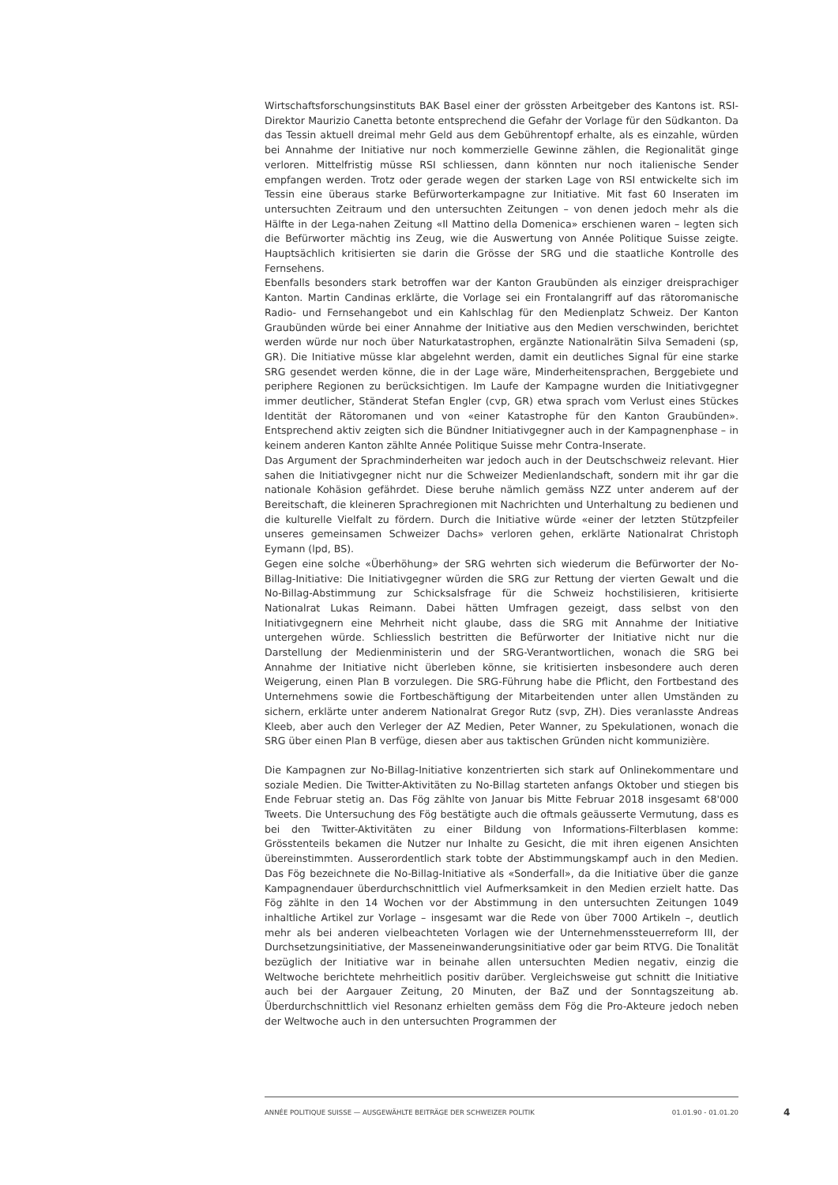Wirtschaftsforschungsinstituts BAK Basel einer der grössten Arbeitgeber des Kantons ist. RSI-Direktor Maurizio Canetta betonte entsprechend die Gefahr der Vorlage für den Südkanton. Da das Tessin aktuell dreimal mehr Geld aus dem Gebührentopf erhalte, als es einzahle, würden bei Annahme der Initiative nur noch kommerzielle Gewinne zählen, die Regionalität ginge verloren. Mittelfristig müsse RSI schliessen, dann könnten nur noch italienische Sender empfangen werden. Trotz oder gerade wegen der starken Lage von RSI entwickelte sich im Tessin eine überaus starke Befürworterkampagne zur Initiative. Mit fast 60 Inseraten im untersuchten Zeitraum und den untersuchten Zeitungen – von denen jedoch mehr als die Hälfte in der Lega-nahen Zeitung «Il Mattino della Domenica» erschienen waren – legten sich die Befürworter mächtig ins Zeug, wie die Auswertung von Année Politique Suisse zeigte. Hauptsächlich kritisierten sie darin die Grösse der SRG und die staatliche Kontrolle des Fernsehens.
Ebenfalls besonders stark betroffen war der Kanton Graubünden als einziger dreisprachiger Kanton. Martin Candinas erklärte, die Vorlage sei ein Frontalangriff auf das rätoromanische Radio- und Fernsehangebot und ein Kahlschlag für den Medienplatz Schweiz. Der Kanton Graubünden würde bei einer Annahme der Initiative aus den Medien verschwinden, berichtet werden würde nur noch über Naturkatastrophen, ergänzte Nationalrätin Silva Semadeni (sp, GR). Die Initiative müsse klar abgelehnt werden, damit ein deutliches Signal für eine starke SRG gesendet werden könne, die in der Lage wäre, Minderheitensprachen, Berggebiete und periphere Regionen zu berücksichtigen. Im Laufe der Kampagne wurden die Initiativgegner immer deutlicher, Ständerat Stefan Engler (cvp, GR) etwa sprach vom Verlust eines Stückes Identität der Rätoromanen und von «einer Katastrophe für den Kanton Graubünden». Entsprechend aktiv zeigten sich die Bündner Initiativgegner auch in der Kampagnenphase – in keinem anderen Kanton zählte Année Politique Suisse mehr Contra-Inserate.
Das Argument der Sprachminderheiten war jedoch auch in der Deutschschweiz relevant. Hier sahen die Initiativgegner nicht nur die Schweizer Medienlandschaft, sondern mit ihr gar die nationale Kohäsion gefährdet. Diese beruhe nämlich gemäss NZZ unter anderem auf der Bereitschaft, die kleineren Sprachregionen mit Nachrichten und Unterhaltung zu bedienen und die kulturelle Vielfalt zu fördern. Durch die Initiative würde «einer der letzten Stützpfeiler unseres gemeinsamen Schweizer Dachs» verloren gehen, erklärte Nationalrat Christoph Eymann (lpd, BS).
Gegen eine solche «Überhöhung» der SRG wehrten sich wiederum die Befürworter der No-Billag-Initiative: Die Initiativgegner würden die SRG zur Rettung der vierten Gewalt und die No-Billag-Abstimmung zur Schicksalsfrage für die Schweiz hochstilisieren, kritisierte Nationalrat Lukas Reimann. Dabei hätten Umfragen gezeigt, dass selbst von den Initiativgegnern eine Mehrheit nicht glaube, dass die SRG mit Annahme der Initiative untergehen würde. Schliesslich bestritten die Befürworter der Initiative nicht nur die Darstellung der Medienministerin und der SRG-Verantwortlichen, wonach die SRG bei Annahme der Initiative nicht überleben könne, sie kritisierten insbesondere auch deren Weigerung, einen Plan B vorzulegen. Die SRG-Führung habe die Pflicht, den Fortbestand des Unternehmens sowie die Fortbeschäftigung der Mitarbeitenden unter allen Umständen zu sichern, erklärte unter anderem Nationalrat Gregor Rutz (svp, ZH). Dies veranlasste Andreas Kleeb, aber auch den Verleger der AZ Medien, Peter Wanner, zu Spekulationen, wonach die SRG über einen Plan B verfüge, diesen aber aus taktischen Gründen nicht kommunizière.
Die Kampagnen zur No-Billag-Initiative konzentrierten sich stark auf Onlinekommentare und soziale Medien. Die Twitter-Aktivitäten zu No-Billag starteten anfangs Oktober und stiegen bis Ende Februar stetig an. Das Fög zählte von Januar bis Mitte Februar 2018 insgesamt 68'000 Tweets. Die Untersuchung des Fög bestätigte auch die oftmals geäusserte Vermutung, dass es bei den Twitter-Aktivitäten zu einer Bildung von Informations-Filterblasen komme: Grösstenteils bekamen die Nutzer nur Inhalte zu Gesicht, die mit ihren eigenen Ansichten übereinstimmten. Ausserordentlich stark tobte der Abstimmungskampf auch in den Medien. Das Fög bezeichnete die No-Billag-Initiative als «Sonderfall», da die Initiative über die ganze Kampagnendauer überdurchschnittlich viel Aufmerksamkeit in den Medien erzielt hatte. Das Fög zählte in den 14 Wochen vor der Abstimmung in den untersuchten Zeitungen 1049 inhaltliche Artikel zur Vorlage – insgesamt war die Rede von über 7000 Artikeln –, deutlich mehr als bei anderen vielbeachteten Vorlagen wie der Unternehmenssteuerreform III, der Durchsetzungsinitiative, der Masseneinwanderungsinitiative oder gar beim RTVG. Die Tonalität bezüglich der Initiative war in beinahe allen untersuchten Medien negativ, einzig die Weltwoche berichtete mehrheitlich positiv darüber. Vergleichsweise gut schnitt die Initiative auch bei der Aargauer Zeitung, 20 Minuten, der BaZ und der Sonntagszeitung ab. Überdurchschnittlich viel Resonanz erhielten gemäss dem Fög die Pro-Akteure jedoch neben der Weltwoche auch in den untersuchten Programmen der
ANNÉE POLITIQUE SUISSE — AUSGEWÄHLTE BEITRÄGE DER SCHWEIZER POLITIK 01.01.90 - 01.01.20
4